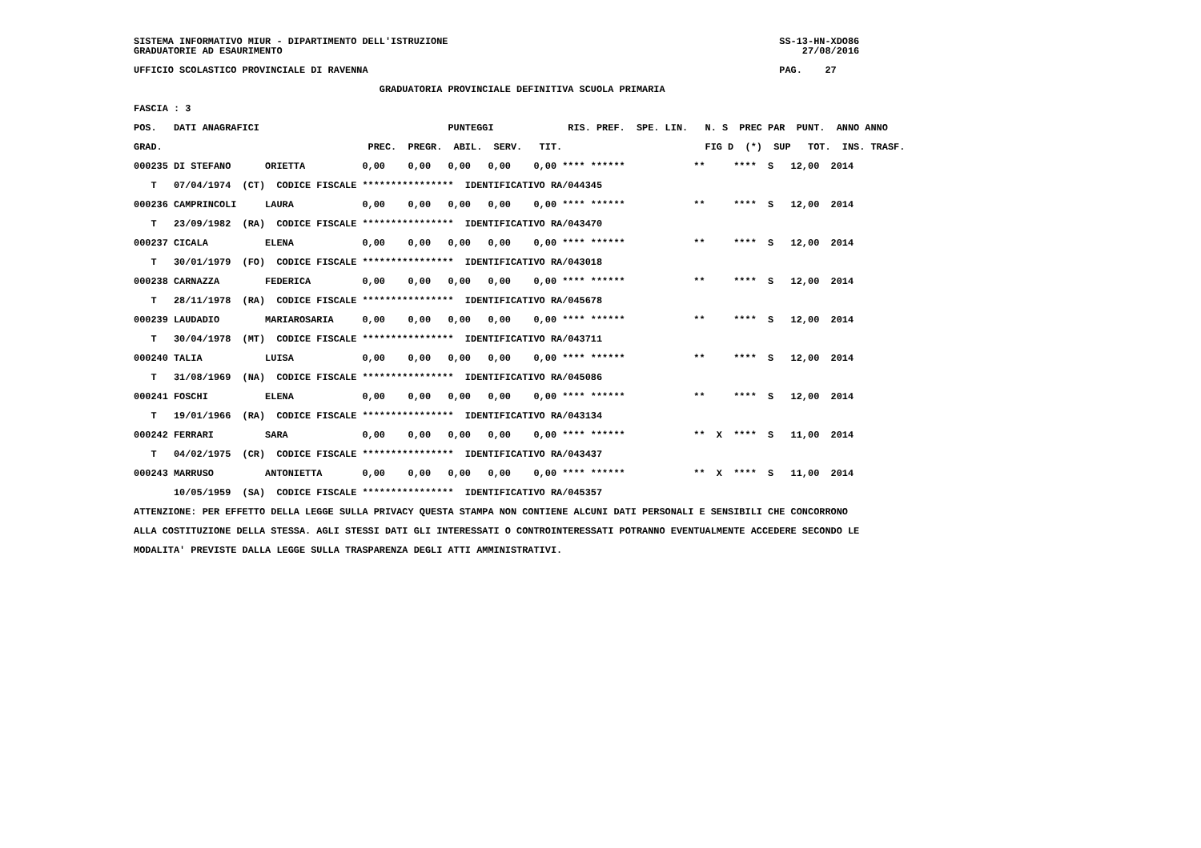SISTEMA INFORMATIVO MIUR - DIPARTIMENTO DELL'ISTRUZIONE                                                          SS-13-HN-XDO86
GRADUATORIE AD ESAURIMENTO                                                                                           27/08/2016

UFFICIO SCOLASTICO PROVINCIALE DI RAVENNA                                                                        PAG.    27

                                           GRADUATORIA PROVINCIALE DEFINITIVA SCUOLA PRIMARIA

FASCIA : 3

POS.   DATI ANAGRAFICI                                 PUNTEGGI             RIS. PREF.  SPE. LIN.   N. S  PREC PAR  PUNT.  ANNO ANNO

GRAD.                                    PREC.  PREGR.  ABIL.  SERV.   TIT.                         FIG D  (*)  SUP   TOT.  INS. TRASF.

000235 DI STEFANO      ORIETTA          0,00    0,00   0,00   0,00    0,00 **** ******            **     ****  S   12,00  2014

   T   07/04/1974  (CT)  CODICE FISCALE ****************  IDENTIFICATIVO RA/044345

000236 CAMPRINCOLI     LAURA            0,00    0,00   0,00   0,00    0,00 **** ******            **     ****  S   12,00  2014

   T   23/09/1982  (RA)  CODICE FISCALE ****************  IDENTIFICATIVO RA/043470

000237 CICALA          ELENA            0,00    0,00   0,00   0,00    0,00 **** ******            **     ****  S   12,00  2014

   T   30/01/1979  (FO)  CODICE FISCALE ****************  IDENTIFICATIVO RA/043018

000238 CARNAZZA        FEDERICA         0,00    0,00   0,00   0,00    0,00 **** ******            **     ****  S   12,00  2014

   T   28/11/1978  (RA)  CODICE FISCALE ****************  IDENTIFICATIVO RA/045678

000239 LAUDADIO        MARIAROSARIA     0,00    0,00   0,00   0,00    0,00 **** ******            **     ****  S   12,00  2014

   T   30/04/1978  (MT)  CODICE FISCALE ****************  IDENTIFICATIVO RA/043711

000240 TALIA           LUISA            0,00    0,00   0,00   0,00    0,00 **** ******            **     ****  S   12,00  2014

   T   31/08/1969  (NA)  CODICE FISCALE ****************  IDENTIFICATIVO RA/045086

000241 FOSCHI          ELENA            0,00    0,00   0,00   0,00    0,00 **** ******            **     ****  S   12,00  2014

   T   19/01/1966  (RA)  CODICE FISCALE ****************  IDENTIFICATIVO RA/043134

000242 FERRARI         SARA             0,00    0,00   0,00   0,00    0,00 **** ******            **  X  ****  S   11,00  2014

   T   04/02/1975  (CR)  CODICE FISCALE ****************  IDENTIFICATIVO RA/043437

000243 MARRUSO         ANTONIETTA       0,00    0,00   0,00   0,00    0,00 **** ******            **  X  ****  S   11,00  2014

       10/05/1959  (SA)  CODICE FISCALE ****************  IDENTIFICATIVO RA/045357

ATTENZIONE: PER EFFETTO DELLA LEGGE SULLA PRIVACY QUESTA STAMPA NON CONTIENE ALCUNI DATI PERSONALI E SENSIBILI CHE CONCORRONO

ALLA COSTITUZIONE DELLA STESSA. AGLI STESSI DATI GLI INTERESSATI O CONTROINTERESSATI POTRANNO EVENTUALMENTE ACCEDERE SECONDO LE

MODALITA' PREVISTE DALLA LEGGE SULLA TRASPARENZA DEGLI ATTI AMMINISTRATIVI.